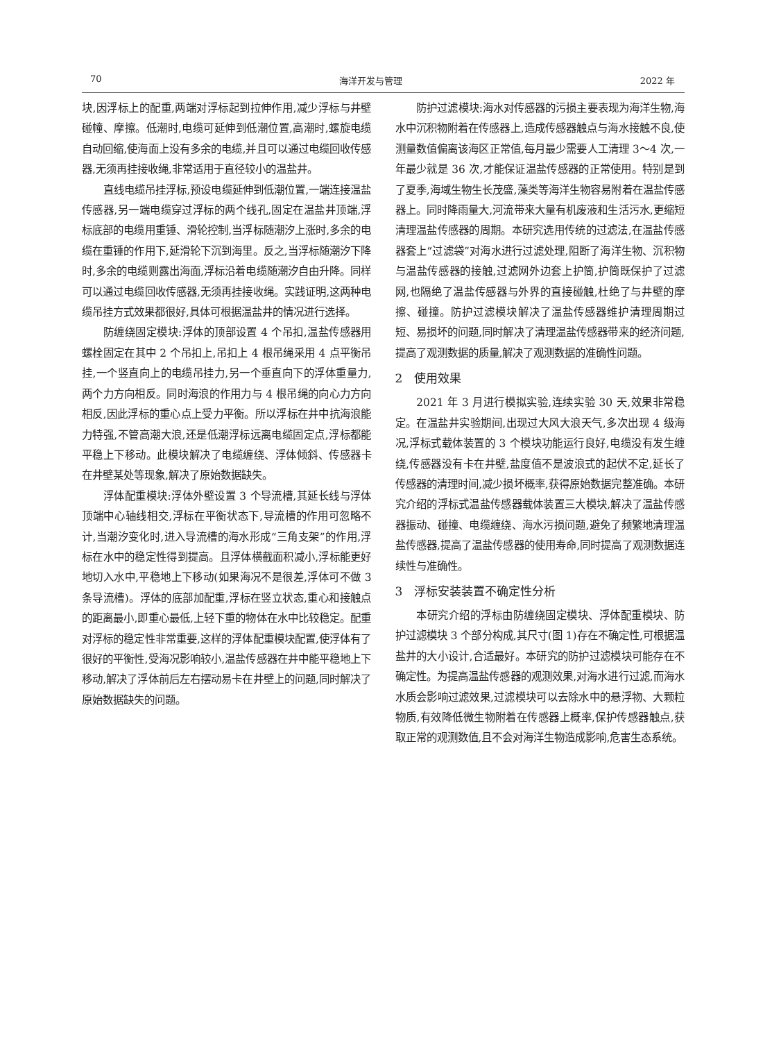70 海洋开发与管理 2022 年
块,因浮标上的配重,两端对浮标起到拉伸作用,减少浮标与井壁碰幢、摩擦。低潮时,电缆可延伸到低潮位置,高潮时,螺旋电缆自动回缩,使海面上没有多余的电缆,并且可以通过电缆回收传感器,无须再挂接收绳,非常适用于直径较小的温盐井。
直线电缆吊挂浮标,预设电缆延伸到低潮位置,一端连接温盐传感器,另一端电缆穿过浮标的两个线孔,固定在温盐井顶端,浮标底部的电缆用重锤、滑轮控制,当浮标随潮汐上涨时,多余的电缆在重锤的作用下,延滑轮下沉到海里。反之,当浮标随潮汐下降时,多余的电缆则露出海面,浮标沿着电缆随潮汐自由升降。同样可以通过电缆回收传感器,无须再挂接收绳。实践证明,这两种电缆吊挂方式效果都很好,具体可根据温盐井的情况进行选择。
防缠绕固定模块:浮体的顶部设置 4 个吊扣,温盐传感器用螺栓固定在其中 2 个吊扣上,吊扣上 4 根吊绳采用 4 点平衡吊挂,一个竖直向上的电缆吊挂力,另一个垂直向下的浮体重量力,两个力方向相反。同时海浪的作用力与 4 根吊绳的向心力方向相反,因此浮标的重心点上受力平衡。所以浮标在井中抗海浪能力特强,不管高潮大浪,还是低潮浮标远离电缆固定点,浮标都能平稳上下移动。此模块解决了电缆缠绕、浮体倾斜、传感器卡在井壁某处等现象,解决了原始数据缺失。
浮体配重模块:浮体外壁设置 3 个导流槽,其延长线与浮体顶端中心轴线相交,浮标在平衡状态下,导流槽的作用可忽略不计,当潮汐变化时,进入导流槽的海水形成“三角支架”的作用,浮标在水中的稳定性得到提高。且浮体横截面积减小,浮标能更好地切入水中,平稳地上下移动(如果海况不是很差,浮体可不做 3 条导流槽)。浮体的底部加配重,浮标在竖立状态,重心和接触点的距离最小,即重心最低,上轻下重的物体在水中比较稳定。配重对浮标的稳定性非常重要,这样的浮体配重模块配置,使浮体有了很好的平衡性,受海况影响较小,温盐传感器在井中能平稳地上下移动,解决了浮体前后左右摆动易卡在井壁上的问题,同时解决了原始数据缺失的问题。
防护过滤模块:海水对传感器的污损主要表现为海洋生物,海水中沉积物附着在传感器上,造成传感器触点与海水接触不良,使测量数值偏离该海区正常值,每月最少需要人工清理 3～4 次,一年最少就是 36 次,才能保证温盐传感器的正常使用。特别是到了夏季,海域生物生长茂盛,藻类等海洋生物容易附着在温盐传感器上。同时降雨量大,河流带来大量有机废液和生活污水,更缩短清理温盐传感器的周期。本研究选用传统的过滤法,在温盐传感器套上“过滤袋”对海水进行过滤处理,阻断了海洋生物、沉积物与温盐传感器的接触,过滤网外边套上护筒,护筒既保护了过滤网,也隔绝了温盐传感器与外界的直接碰触,杜绝了与井壁的摩擦、碰撞。防护过滤模块解决了温盐传感器维护清理周期过短、易损坏的问题,同时解决了清理温盐传感器带来的经济问题,提高了观测数据的质量,解决了观测数据的准确性问题。
2　使用效果
2021 年 3 月进行模拟实验,连续实验 30 天,效果非常稳定。在温盐井实验期间,出现过大风大浪天气,多次出现 4 级海况,浮标式载体装置的 3 个模块功能运行良好,电缆没有发生缠绕,传感器没有卡在井壁,盐度值不是波浪式的起伏不定,延长了传感器的清理时间,减少损坏概率,获得原始数据完整准确。本研究介绍的浮标式温盐传感器载体装置三大模块,解决了温盐传感器振动、碰撞、电缆缠绕、海水污损问题,避免了频繁地清理温盐传感器,提高了温盐传感器的使用寿命,同时提高了观测数据连续性与准确性。
3　浮标安装装置不确定性分析
本研究介绍的浮标由防缠绕固定模块、浮体配重模块、防护过滤模块 3 个部分构成,其尺寸(图 1)存在不确定性,可根据温盐井的大小设计,合适最好。本研究的防护过滤模块可能存在不确定性。为提高温盐传感器的观测效果,对海水进行过滤,而海水水质会影响过滤效果,过滤模块可以去除水中的悬浮物、大颗粒物质,有效降低微生物附着在传感器上概率,保护传感器触点,获取正常的观测数值,且不会对海洋生物造成影响,危害生态系统。